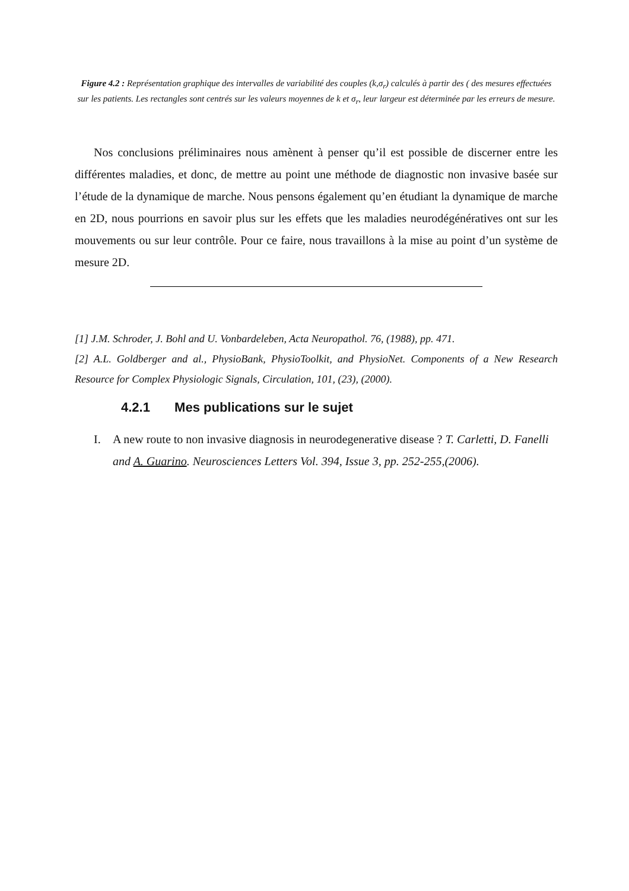Figure 4.2 : Représentation graphique des intervalles de variabilité des couples (k,σ<sub>r</sub>) calculés à partir des ( des mesures effectuées sur les patients. Les rectangles sont centrés sur les valeurs moyennes de k et σ<sub>r</sub>, leur largeur est déterminée par les erreurs de mesure.
Nos conclusions préliminaires nous amènent à penser qu’il est possible de discerner entre les différentes maladies, et donc, de mettre au point une méthode de diagnostic non invasive basée sur l’étude de la dynamique de marche. Nous pensons également qu’en étudiant la dynamique de marche en 2D, nous pourrions en savoir plus sur les effets que les maladies neurodégénératives ont sur les mouvements ou sur leur contrôle. Pour ce faire, nous travaillons à la mise au point d’un système de mesure 2D.
[1] J.M. Schroder, J. Bohl and U. Vonbardeleben, Acta Neuropathol. 76, (1988), pp. 471.
[2] A.L. Goldberger and al., PhysioBank, PhysioToolkit, and PhysioNet. Components of a New Research Resource for Complex Physiologic Signals, Circulation, 101, (23), (2000).
4.2.1 Mes publications sur le sujet
I. A new route to non invasive diagnosis in neurodegenerative disease ? T. Carletti, D. Fanelli and A. Guarino. Neurosciences Letters Vol. 394, Issue 3, pp. 252-255,(2006).